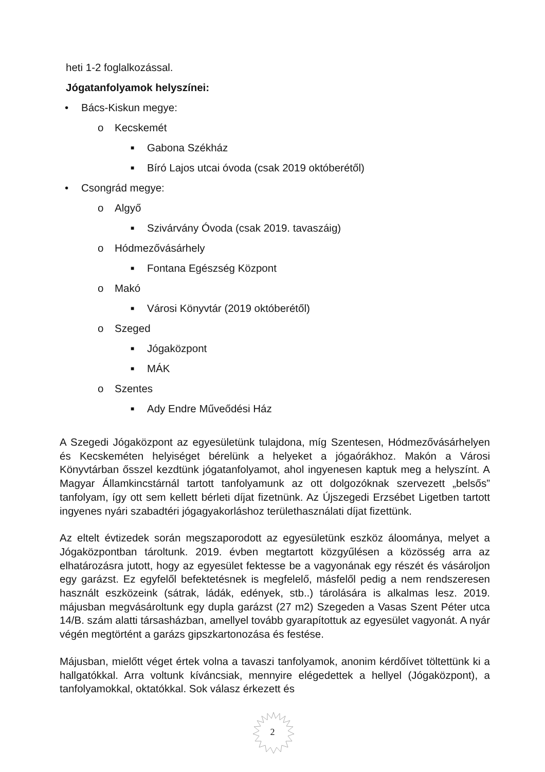heti 1-2 foglalkozással.
Jógatanfolyamok helyszínei:
• Bács-Kiskun megye:
o Kecskemét
■ Gabona Székház
■ Bíró Lajos utcai óvoda (csak 2019 októberétől)
• Csongrád megye:
o Algyő
■ Szivárvány Óvoda (csak 2019. tavaszáig)
o Hódmezővásárhely
■ Fontana Egészség Központ
o Makó
■ Városi Könyvtár (2019 októberétől)
o Szeged
■ Jógaközpont
■ MÁK
o Szentes
■ Ady Endre Műveődési Ház
A Szegedi Jógaközpont az egyesületünk tulajdona, míg Szentesen, Hódmezővásárhelyen és Kecskeméten helyiséget bérelünk a helyeket a jógaórákhoz. Makón a Városi Könyvtárban ősszel kezdtünk jógatanfolyamot, ahol ingyenesen kaptuk meg a helyszínt. A Magyar Államkincstárnál tartott tanfolyamunk az ott dolgozóknak szervezett „belsős” tanfolyam, így ott sem kellett bérleti díjat fizetnünk. Az Újszegedi Erzsébet Ligetben tartott ingyenes nyári szabadtéri jógagyakorláshoz területhasználati díjat fizettünk.
Az eltelt évtizedek során megszaporodott az egyesületünk eszköz áloománya, melyet a Jógaközpontban tároltunk. 2019. évben megtartott közgyűlésen a közösség arra az elhatározásra jutott, hogy az egyesület fektesse be a vagyonának egy részét és vásároljon egy garázst. Ez egyfelől befektetésnek is megfelelő, másfelől pedig a nem rendszeresen használt eszközeink (sátrak, ládák, edények, stb..) tárolására is alkalmas lesz. 2019. májusban megvásároltunk egy dupla garázst (27 m2) Szegeden a Vasas Szent Péter utca 14/B. szám alatti társasházban, amellyel tovább gyarapítottuk az egyesület vagyonát. A nyár végén megtörtént a garázs gipszkartonozása és festése.
Májusban, mielőtt véget értek volna a tavaszi tanfolyamok, anonim kérdőívet töltettünk ki a hallgatókkal. Arra voltunk kíváncsiak, mennyire elégedettek a hellyel (Jógaközpont), a tanfolyamokkal, oktatókkal. Sok válasz érkezett és
2